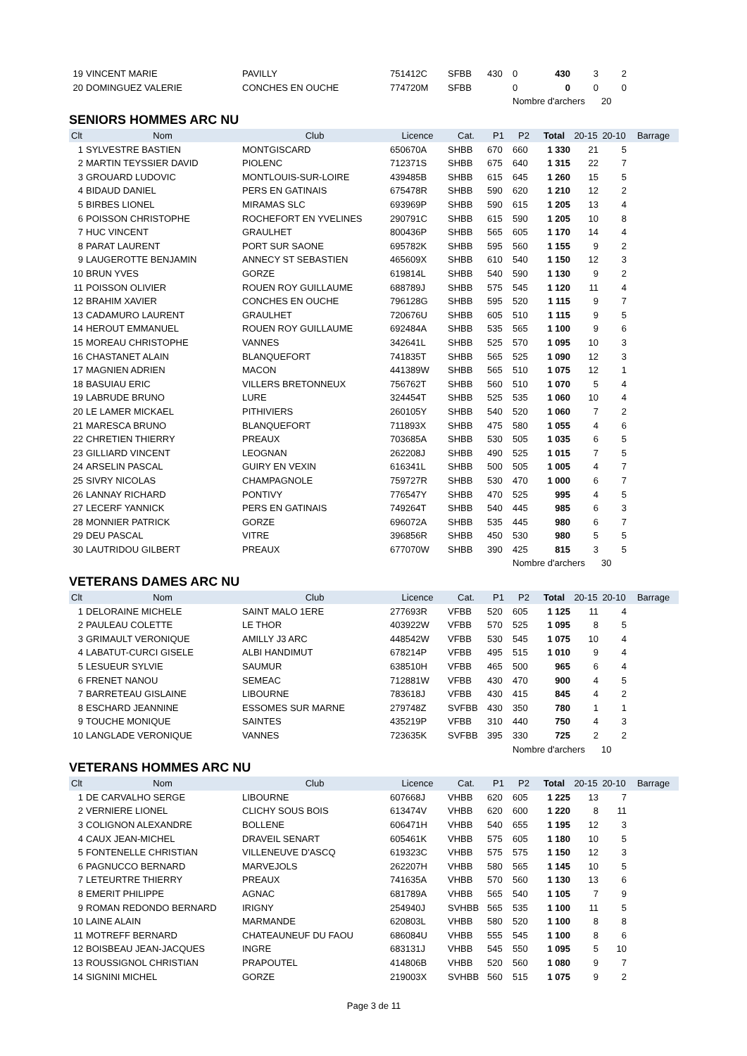| 19 | VINCENT MARIE | PAVILLY | 751412C | SFBB | 430 | 0 | 430 | 3 | 2 | |
| 20 | DOMINGUEZ VALERIE | CONCHES EN OUCHE | 774720M | SFBB | | 0 | 0 | 0 | 0 | |
| | | | | | | Nombre d'archers | | | 20 | |
SENIORS HOMMES ARC NU
| Clt | Nom | Club | Licence | Cat. | P1 | P2 | Total | 20-15 | 20-10 | Barrage |
| --- | --- | --- | --- | --- | --- | --- | --- | --- | --- | --- |
| 1 | SYLVESTRE BASTIEN | MONTGISCARD | 650670A | SHBB | 670 | 660 | 1 330 | 21 | 5 | |
| 2 | MARTIN TEYSSIER DAVID | PIOLENC | 712371S | SHBB | 675 | 640 | 1 315 | 22 | 7 | |
| 3 | GROUARD LUDOVIC | MONTLOUIS-SUR-LOIRE | 439485B | SHBB | 615 | 645 | 1 260 | 15 | 5 | |
| 4 | BIDAUD DANIEL | PERS EN GATINAIS | 675478R | SHBB | 590 | 620 | 1 210 | 12 | 2 | |
| 5 | BIRBES LIONEL | MIRAMAS SLC | 693969P | SHBB | 590 | 615 | 1 205 | 13 | 4 | |
| 6 | POISSON CHRISTOPHE | ROCHEFORT EN YVELINES | 290791C | SHBB | 615 | 590 | 1 205 | 10 | 8 | |
| 7 | HUC VINCENT | GRAULHET | 800436P | SHBB | 565 | 605 | 1 170 | 14 | 4 | |
| 8 | PARAT LAURENT | PORT SUR SAONE | 695782K | SHBB | 595 | 560 | 1 155 | 9 | 2 | |
| 9 | LAUGEROTTE BENJAMIN | ANNECY ST SEBASTIEN | 465609X | SHBB | 610 | 540 | 1 150 | 12 | 3 | |
| 10 | BRUN YVES | GORZE | 619814L | SHBB | 540 | 590 | 1 130 | 9 | 2 | |
| 11 | POISSON OLIVIER | ROUEN ROY GUILLAUME | 688789J | SHBB | 575 | 545 | 1 120 | 11 | 4 | |
| 12 | BRAHIM XAVIER | CONCHES EN OUCHE | 796128G | SHBB | 595 | 520 | 1 115 | 9 | 7 | |
| 13 | CADAMURO LAURENT | GRAULHET | 720676U | SHBB | 605 | 510 | 1 115 | 9 | 5 | |
| 14 | HEROUT EMMANUEL | ROUEN ROY GUILLAUME | 692484A | SHBB | 535 | 565 | 1 100 | 9 | 6 | |
| 15 | MOREAU CHRISTOPHE | VANNES | 342641L | SHBB | 525 | 570 | 1 095 | 10 | 3 | |
| 16 | CHASTANET ALAIN | BLANQUEFORT | 741835T | SHBB | 565 | 525 | 1 090 | 12 | 3 | |
| 17 | MAGNIEN ADRIEN | MACON | 441389W | SHBB | 565 | 510 | 1 075 | 12 | 1 | |
| 18 | BASUIAU ERIC | VILLERS BRETONNEUX | 756762T | SHBB | 560 | 510 | 1 070 | 5 | 4 | |
| 19 | LABRUDE BRUNO | LURE | 324454T | SHBB | 525 | 535 | 1 060 | 10 | 4 | |
| 20 | LE LAMER MICKAEL | PITHIVIERS | 260105Y | SHBB | 540 | 520 | 1 060 | 7 | 2 | |
| 21 | MARESCA BRUNO | BLANQUEFORT | 711893X | SHBB | 475 | 580 | 1 055 | 4 | 6 | |
| 22 | CHRETIEN THIERRY | PREAUX | 703685A | SHBB | 530 | 505 | 1 035 | 6 | 5 | |
| 23 | GILLIARD VINCENT | LEOGNAN | 262208J | SHBB | 490 | 525 | 1 015 | 7 | 5 | |
| 24 | ARSELIN PASCAL | GUIRY EN VEXIN | 616341L | SHBB | 500 | 505 | 1 005 | 4 | 7 | |
| 25 | SIVRY NICOLAS | CHAMPAGNOLE | 759727R | SHBB | 530 | 470 | 1 000 | 6 | 7 | |
| 26 | LANNAY RICHARD | PONTIVY | 776547Y | SHBB | 470 | 525 | 995 | 4 | 5 | |
| 27 | LECERF YANNICK | PERS EN GATINAIS | 749264T | SHBB | 540 | 445 | 985 | 6 | 3 | |
| 28 | MONNIER PATRICK | GORZE | 696072A | SHBB | 535 | 445 | 980 | 6 | 7 | |
| 29 | DEU PASCAL | VITRE | 396856R | SHBB | 450 | 530 | 980 | 5 | 5 | |
| 30 | LAUTRIDOU GILBERT | PREAUX | 677070W | SHBB | 390 | 425 | 815 | 3 | 5 | |
| | | | | | | Nombre d'archers | | | 30 | |
VETERANS DAMES ARC NU
| Clt | Nom | Club | Licence | Cat. | P1 | P2 | Total | 20-15 | 20-10 | Barrage |
| --- | --- | --- | --- | --- | --- | --- | --- | --- | --- | --- |
| 1 | DELORAINE MICHELE | SAINT MALO 1ERE | 277693R | VFBB | 520 | 605 | 1 125 | 11 | 4 | |
| 2 | PAULEAU COLETTE | LE THOR | 403922W | VFBB | 570 | 525 | 1 095 | 8 | 5 | |
| 3 | GRIMAULT VERONIQUE | AMILLY J3 ARC | 448542W | VFBB | 530 | 545 | 1 075 | 10 | 4 | |
| 4 | LABATUT-CURCI GISELE | ALBI HANDIMUT | 678214P | VFBB | 495 | 515 | 1 010 | 9 | 4 | |
| 5 | LESUEUR SYLVIE | SAUMUR | 638510H | VFBB | 465 | 500 | 965 | 6 | 4 | |
| 6 | FRENET NANOU | SEMEAC | 712881W | VFBB | 430 | 470 | 900 | 4 | 5 | |
| 7 | BARRETEAU GISLAINE | LIBOURNE | 783618J | VFBB | 430 | 415 | 845 | 4 | 2 | |
| 8 | ESCHARD JEANNINE | ESSOMES SUR MARNE | 279748Z | SVFBB | 430 | 350 | 780 | 1 | 1 | |
| 9 | TOUCHE MONIQUE | SAINTES | 435219P | VFBB | 310 | 440 | 750 | 4 | 3 | |
| 10 | LANGLADE VERONIQUE | VANNES | 723635K | SVFBB | 395 | 330 | 725 | 2 | 2 | |
| | | | | | | Nombre d'archers | | | 10 | |
VETERANS HOMMES ARC NU
| Clt | Nom | Club | Licence | Cat. | P1 | P2 | Total | 20-15 | 20-10 | Barrage |
| --- | --- | --- | --- | --- | --- | --- | --- | --- | --- | --- |
| 1 | DE CARVALHO SERGE | LIBOURNE | 607668J | VHBB | 620 | 605 | 1 225 | 13 | 7 | |
| 2 | VERNIERE LIONEL | CLICHY SOUS BOIS | 613474V | VHBB | 620 | 600 | 1 220 | 8 | 11 | |
| 3 | COLIGNON ALEXANDRE | BOLLENE | 606471H | VHBB | 540 | 655 | 1 195 | 12 | 3 | |
| 4 | CAUX JEAN-MICHEL | DRAVEIL SENART | 605461K | VHBB | 575 | 605 | 1 180 | 10 | 5 | |
| 5 | FONTENELLE CHRISTIAN | VILLENEUVE D'ASCQ | 619323C | VHBB | 575 | 575 | 1 150 | 12 | 3 | |
| 6 | PAGNUCCO BERNARD | MARVEJOLS | 262207H | VHBB | 580 | 565 | 1 145 | 10 | 5 | |
| 7 | LETEURTRE THIERRY | PREAUX | 741635A | VHBB | 570 | 560 | 1 130 | 13 | 6 | |
| 8 | EMERIT PHILIPPE | AGNAC | 681789A | VHBB | 565 | 540 | 1 105 | 7 | 9 | |
| 9 | ROMAN REDONDO BERNARD | IRIGNY | 254940J | SVHBB | 565 | 535 | 1 100 | 11 | 5 | |
| 10 | LAINE ALAIN | MARMANDE | 620803L | VHBB | 580 | 520 | 1 100 | 8 | 8 | |
| 11 | MOTREFF BERNARD | CHATEAUNEUF DU FAOU | 686084U | VHBB | 555 | 545 | 1 100 | 8 | 6 | |
| 12 | BOISBEAU JEAN-JACQUES | INGRE | 683131J | VHBB | 545 | 550 | 1 095 | 5 | 10 | |
| 13 | ROUSSIGNOL CHRISTIAN | PRAPOUTEL | 414806B | VHBB | 520 | 560 | 1 080 | 9 | 7 | |
| 14 | SIGNINI MICHEL | GORZE | 219003X | SVHBB | 560 | 515 | 1 075 | 9 | 2 | |
Page 3 de 11